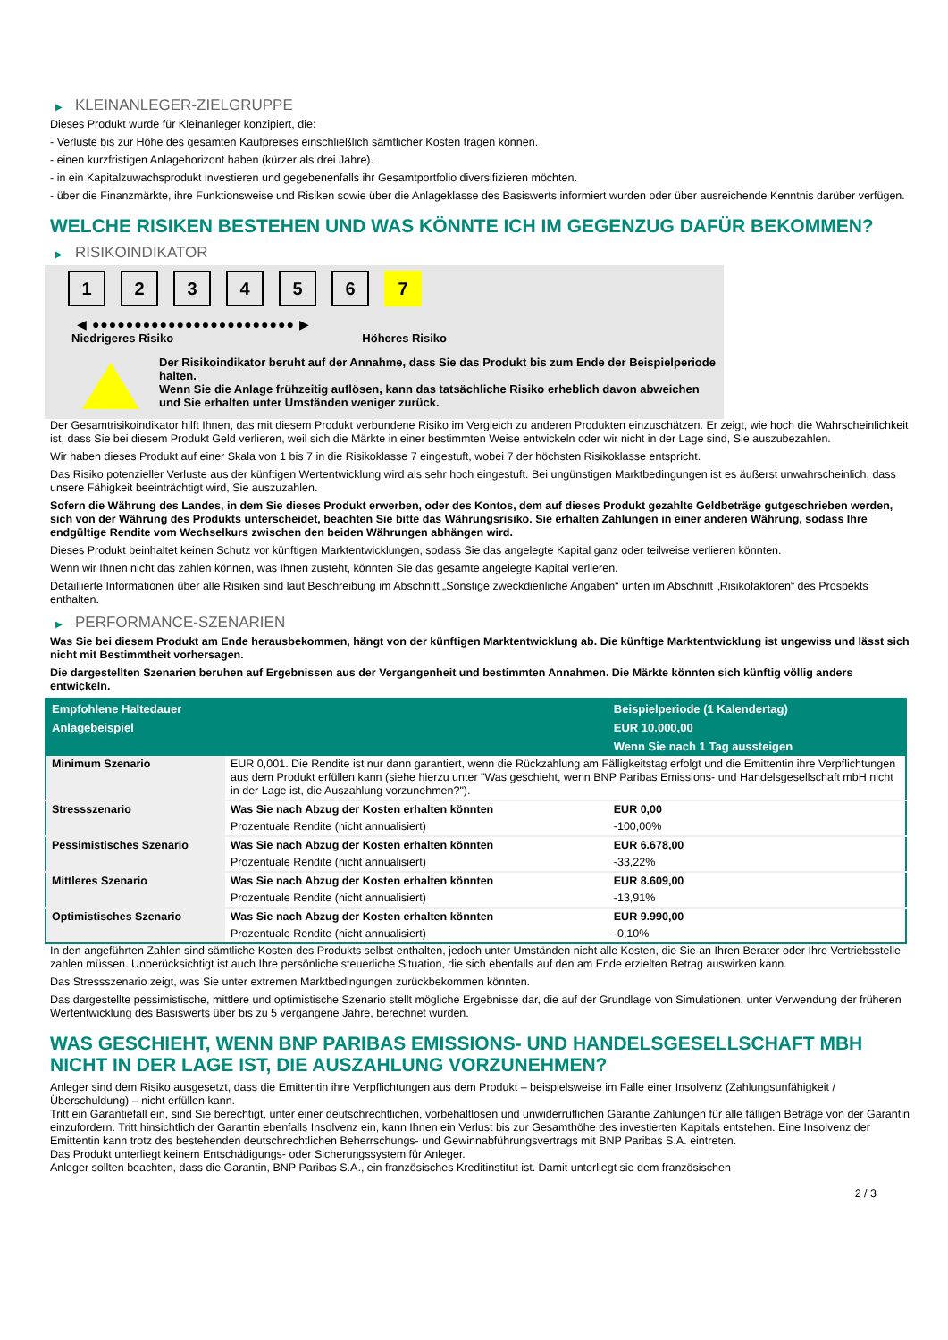▶ KLEINANLEGER-ZIELGRUPPE
Dieses Produkt wurde für Kleinanleger konzipiert, die:
- Verluste bis zur Höhe des gesamten Kaufpreises einschließlich sämtlicher Kosten tragen können.
- einen kurzfristigen Anlagehorizont haben (kürzer als drei Jahre).
- in ein Kapitalzuwachsprodukt investieren und gegebenenfalls ihr Gesamtportfolio diversifizieren möchten.
- über die Finanzmärkte, ihre Funktionsweise und Risiken sowie über die Anlageklasse des Basiswerts informiert wurden oder über ausreichende Kenntnis darüber verfügen.
WELCHE RISIKEN BESTEHEN UND WAS KÖNNTE ICH IM GEGENZUG DAFÜR BEKOMMEN?
▶ RISIKOINDIKATOR
1 2 3 4 5 6 7
◀ ●●●●●●●●●●●●●●●●●●●●●●●● ▶
Niedrigeres Risiko Höheres Risiko
Der Risikoindikator beruht auf der Annahme, dass Sie das Produkt bis zum Ende der Beispielperiode halten.
Wenn Sie die Anlage frühzeitig auflösen, kann das tatsächliche Risiko erheblich davon abweichen und Sie erhalten unter Umständen weniger zurück.
Der Gesamtrisikoindikator hilft Ihnen, das mit diesem Produkt verbundene Risiko im Vergleich zu anderen Produkten einzuschätzen. Er zeigt, wie hoch die Wahrscheinlichkeit ist, dass Sie bei diesem Produkt Geld verlieren, weil sich die Märkte in einer bestimmten Weise entwickeln oder wir nicht in der Lage sind, Sie auszubezahlen.
Wir haben dieses Produkt auf einer Skala von 1 bis 7 in die Risikoklasse 7 eingestuft, wobei 7 der höchsten Risikoklasse entspricht.
Das Risiko potenzieller Verluste aus der künftigen Wertentwicklung wird als sehr hoch eingestuft. Bei ungünstigen Marktbedingungen ist es äußerst unwahrscheinlich, dass unsere Fähigkeit beeinträchtigt wird, Sie auszuzahlen.
Sofern die Währung des Landes, in dem Sie dieses Produkt erwerben, oder des Kontos, dem auf dieses Produkt gezahlte Geldbeträge gutgeschrieben werden, sich von der Währung des Produkts unterscheidet, beachten Sie bitte das Währungsrisiko. Sie erhalten Zahlungen in einer anderen Währung, sodass Ihre endgültige Rendite vom Wechselkurs zwischen den beiden Währungen abhängen wird.
Dieses Produkt beinhaltet keinen Schutz vor künftigen Marktentwicklungen, sodass Sie das angelegte Kapital ganz oder teilweise verlieren könnten.
Wenn wir Ihnen nicht das zahlen können, was Ihnen zusteht, könnten Sie das gesamte angelegte Kapital verlieren.
Detaillierte Informationen über alle Risiken sind laut Beschreibung im Abschnitt „Sonstige zweckdienliche Angaben“ unten im Abschnitt „Risikofaktoren“ des Prospekts enthalten.
▶ PERFORMANCE-SZENARIEN
Was Sie bei diesem Produkt am Ende herausbekommen, hängt von der künftigen Marktentwicklung ab. Die künftige Marktentwicklung ist ungewiss und lässt sich nicht mit Bestimmtheit vorhersagen.
Die dargestellten Szenarien beruhen auf Ergebnissen aus der Vergangenheit und bestimmten Annahmen. Die Märkte könnten sich künftig völlig anders entwickeln.
| Empfohlene Haltedauer | | Beispielperiode (1 Kalendertag) |
| --- | --- | --- |
| Anlagebeispiel | | EUR 10.000,00 |
| | | Wenn Sie nach 1 Tag aussteigen |
| Minimum Szenario | EUR 0,001. Die Rendite ist nur dann garantiert, wenn die Rückzahlung am Fälligkeitstag erfolgt und die Emittentin ihre Verpflichtungen aus dem Produkt erfüllen kann (siehe hierzu unter "Was geschieht, wenn BNP Paribas Emissions- und Handelsgesellschaft mbH nicht in der Lage ist, die Auszahlung vorzunehmen?"). | |
| Stressszenario | Was Sie nach Abzug der Kosten erhalten könnten | EUR 0,00 |
| | Prozentuale Rendite (nicht annualisiert) | -100,00% |
| Pessimistisches Szenario | Was Sie nach Abzug der Kosten erhalten könnten | EUR 6.678,00 |
| | Prozentuale Rendite (nicht annualisiert) | -33,22% |
| Mittleres Szenario | Was Sie nach Abzug der Kosten erhalten könnten | EUR 8.609,00 |
| | Prozentuale Rendite (nicht annualisiert) | -13,91% |
| Optimistisches Szenario | Was Sie nach Abzug der Kosten erhalten könnten | EUR 9.990,00 |
| | Prozentuale Rendite (nicht annualisiert) | -0,10% |
In den angeführten Zahlen sind sämtliche Kosten des Produkts selbst enthalten, jedoch unter Umständen nicht alle Kosten, die Sie an Ihren Berater oder Ihre Vertriebsstelle zahlen müssen. Unberücksichtigt ist auch Ihre persönliche steuerliche Situation, die sich ebenfalls auf den am Ende erzielten Betrag auswirken kann.
Das Stressszenario zeigt, was Sie unter extremen Marktbedingungen zurückbekommen könnten.
Das dargestellte pessimistische, mittlere und optimistische Szenario stellt mögliche Ergebnisse dar, die auf der Grundlage von Simulationen, unter Verwendung der früheren Wertentwicklung des Basiswerts über bis zu 5 vergangene Jahre, berechnet wurden.
WAS GESCHIEHT, WENN BNP PARIBAS EMISSIONS- UND HANDELSGESELLSCHAFT MBH NICHT IN DER LAGE IST, DIE AUSZAHLUNG VORZUNEHMEN?
Anleger sind dem Risiko ausgesetzt, dass die Emittentin ihre Verpflichtungen aus dem Produkt – beispielsweise im Falle einer Insolvenz (Zahlungsunfähigkeit / Überschuldung) – nicht erfüllen kann.
Tritt ein Garantiefall ein, sind Sie berechtigt, unter einer deutschrechtlichen, vorbehaltlosen und unwiderruflichen Garantie Zahlungen für alle fälligen Beträge von der Garantin einzufordern. Tritt hinsichtlich der Garantin ebenfalls Insolvenz ein, kann Ihnen ein Verlust bis zur Gesamthöhe des investierten Kapitals entstehen. Eine Insolvenz der Emittentin kann trotz des bestehenden deutschrechtlichen Beherrschungs- und Gewinnabführungsvertrags mit BNP Paribas S.A. eintreten.
Das Produkt unterliegt keinem Entschädigungs- oder Sicherungssystem für Anleger.
Anleger sollten beachten, dass die Garantin, BNP Paribas S.A., ein französisches Kreditinstitut ist. Damit unterliegt sie dem französischen
2 / 3